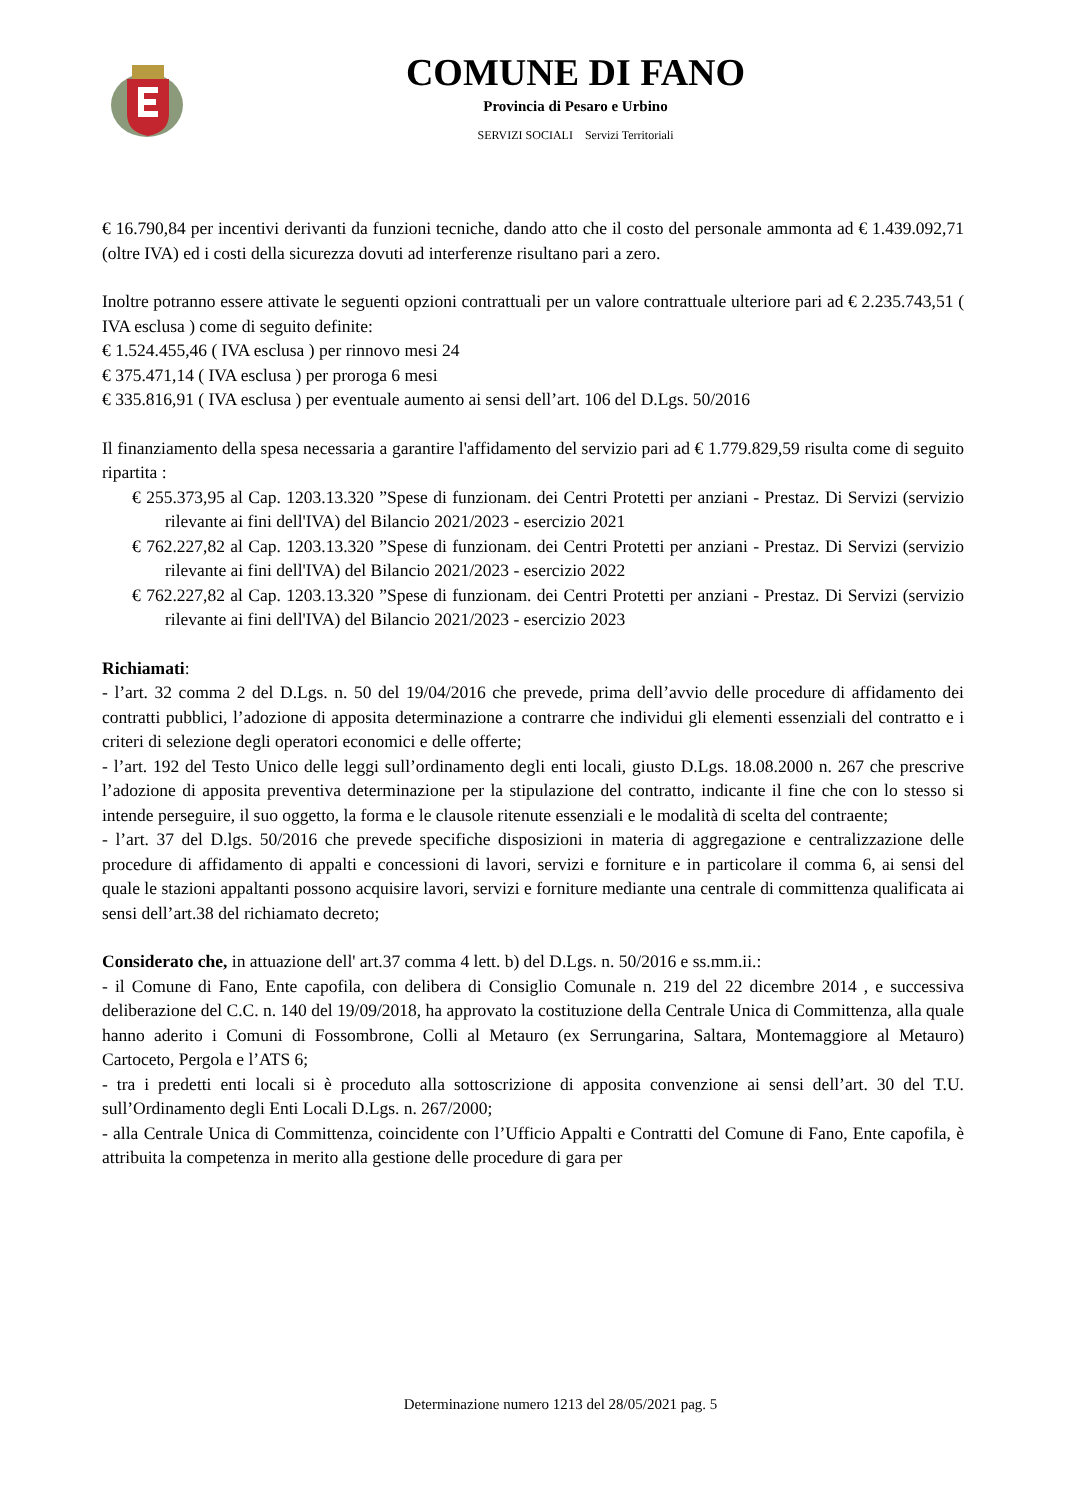COMUNE DI FANO
Provincia di Pesaro e Urbino
SERVIZI SOCIALI Servizi Territoriali
€ 16.790,84 per incentivi derivanti da funzioni tecniche, dando atto che il costo del personale ammonta ad € 1.439.092,71 (oltre IVA) ed i costi della sicurezza dovuti ad interferenze risultano pari a zero.
Inoltre potranno essere attivate le seguenti opzioni contrattuali per un valore contrattuale ulteriore pari ad € 2.235.743,51 ( IVA esclusa ) come di seguito definite:
€ 1.524.455,46 ( IVA esclusa ) per rinnovo mesi 24
€ 375.471,14 ( IVA esclusa ) per proroga 6 mesi
€ 335.816,91 ( IVA esclusa ) per eventuale aumento ai sensi dell’art. 106 del D.Lgs. 50/2016
Il finanziamento della spesa necessaria a garantire l'affidamento del servizio pari ad € 1.779.829,59 risulta come di seguito ripartita :
€ 255.373,95 al Cap. 1203.13.320 ”Spese di funzionam. dei Centri Protetti per anziani - Prestaz. Di Servizi (servizio rilevante ai fini dell'IVA) del Bilancio 2021/2023 - esercizio 2021
€ 762.227,82 al Cap. 1203.13.320 ”Spese di funzionam. dei Centri Protetti per anziani - Prestaz. Di Servizi (servizio rilevante ai fini dell'IVA) del Bilancio 2021/2023 - esercizio 2022
€ 762.227,82 al Cap. 1203.13.320 ”Spese di funzionam. dei Centri Protetti per anziani - Prestaz. Di Servizi (servizio rilevante ai fini dell'IVA) del Bilancio 2021/2023 - esercizio 2023
Richiamati:
- l’art. 32 comma 2 del D.Lgs. n. 50 del 19/04/2016 che prevede, prima dell’avvio delle procedure di affidamento dei contratti pubblici, l’adozione di apposita determinazione a contrarre che individui gli elementi essenziali del contratto e i criteri di selezione degli operatori economici e delle offerte;
- l’art. 192 del Testo Unico delle leggi sull’ordinamento degli enti locali, giusto D.Lgs. 18.08.2000 n. 267 che prescrive l’adozione di apposita preventiva determinazione per la stipulazione del contratto, indicante il fine che con lo stesso si intende perseguire, il suo oggetto, la forma e le clausole ritenute essenziali e le modalità di scelta del contraente;
- l’art. 37 del D.lgs. 50/2016 che prevede specifiche disposizioni in materia di aggregazione e centralizzazione delle procedure di affidamento di appalti e concessioni di lavori, servizi e forniture e in particolare il comma 6, ai sensi del quale le stazioni appaltanti possono acquisire lavori, servizi e forniture mediante una centrale di committenza qualificata ai sensi dell’art.38 del richiamato decreto;
Considerato che, in attuazione dell' art.37 comma 4 lett. b) del D.Lgs. n. 50/2016 e ss.mm.ii.:
- il Comune di Fano, Ente capofila, con delibera di Consiglio Comunale n. 219 del 22 dicembre 2014 , e successiva deliberazione del C.C. n. 140 del 19/09/2018, ha approvato la costituzione della Centrale Unica di Committenza, alla quale hanno aderito i Comuni di Fossombrone, Colli al Metauro (ex Serrungarina, Saltara, Montemaggiore al Metauro) Cartoceto, Pergola e l’ATS 6;
- tra i predetti enti locali si è proceduto alla sottoscrizione di apposita convenzione ai sensi dell’art. 30 del T.U. sull’Ordinamento degli Enti Locali D.Lgs. n. 267/2000;
- alla Centrale Unica di Committenza, coincidente con l’Ufficio Appalti e Contratti del Comune di Fano, Ente capofila, è attribuita la competenza in merito alla gestione delle procedure di gara per
Determinazione numero 1213 del 28/05/2021 pag. 5